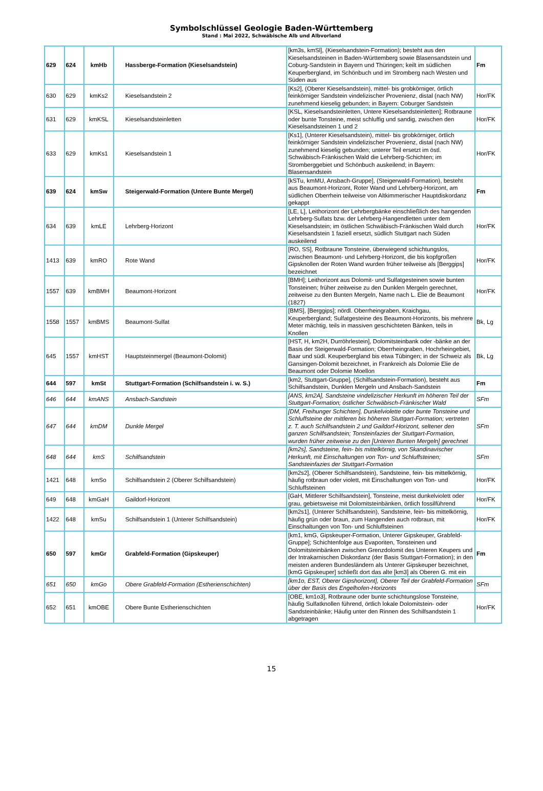Symbolschlüssel Geologie Baden-Württemberg
Stand : Mai 2022, Schwäbische Alb und Albvorland
| 629 | 624 | kmHb | Hassberge-Formation (Kieselsandstein) | [km3s, kmSl], (Kieselsandstein-Formation); besteht aus den Kieselsandsteinen in Baden-Württemberg sowie Blasensandstein und Coburg-Sandstein in Bayern und Thüringen; keilt im südlichen Keuperbergland, im Schönbuch und im Stromberg nach Westen und Süden aus | Fm |
| 630 | 629 | kmKs2 | Kieselsandstein 2 | [Ks2], (Oberer Kieselsandstein), mittel- bis grobkörniger, örtlich feinkörniger Sandstein vindelizischer Provenienz, distal (nach NW) zunehmend kieselig gebunden; in Bayern: Coburger Sandstein | Hor/FK |
| 631 | 629 | kmKSL | Kieselsandsteinletten | [KSL, Kieselsandsteinletten, Untere Kieselsandsteinletten]; Rotbraune oder bunte Tonsteine, meist schluffig und sandig, zwischen den Kieselsandsteinen 1 und 2 | Hor/FK |
| 633 | 629 | kmKs1 | Kieselsandstein 1 | [Ks1], (Unterer Kieselsandstein), mittel- bis grobkörniger, örtlich feinkörniger Sandstein vindelizischer Provenienz, distal (nach NW) zunehmend kieselig gebunden; unterer Teil ersetzt im östl. Schwäbisch-Fränkischen Wald die Lehrberg-Schichten; im Stromberggebiet und Schönbuch auskeilend; in Bayern: Blasensandstein | Hor/FK |
| 639 | 624 | kmSw | Steigerwald-Formation (Untere Bunte Mergel) | [kSTu, kmMU, Ansbach-Gruppe], (Steigerwald-Formation), besteht aus Beaumont-Horizont, Roter Wand und Lehrberg-Horizont, am südlichen Oberrhein teilweise von Altkimmerischer Hauptdiskordanz gekappt | Fm |
| 634 | 639 | kmLE | Lehrberg-Horizont | [LE, L], Leithorizont der Lehrbergbänke einschließlich des hangenden Lehrberg-Sulfats bzw. der Lehrberg-Hangendletten unter dem Kieselsandstein; im östlichen Schwäbisch-Fränkischen Wald durch Kieselsandstein 1 faziell ersetzt, südlich Stuttgart nach Süden auskeilend | Hor/FK |
| 1413 | 639 | kmRO | Rote Wand | [RO, SS], Rotbraune Tonsteine, überwiegend schichtungslos, zwischen Beaumont- und Lehrberg-Horizont, die bis kopfgroßen Gipsknollen der Roten Wand wurden früher teilweise als [Berggips] bezeichnet | Hor/FK |
| 1557 | 639 | kmBMH | Beaumont-Horizont | [BMH]; Leithorizont aus Dolomit- und Sulfatgesteinen sowie bunten Tonsteinen; früher zeitweise zu den Dunklen Mergeln gerechnet, zeitweise zu den Bunten Mergeln, Name nach L. Elie de Beaumont (1827) | Hor/FK |
| 1558 | 1557 | kmBMS | Beaumont-Sulfat | [BMS], [Berggips]; nördl. Oberrheingraben, Kraichgau, Keuperbergland; Sulfatgesteine des Beaumont-Horizonts, bis mehrere Meter mächtig, teils in massiven geschichteten Bänken, teils in Knollen | Bk, Lg |
| 645 | 1557 | kmHST | Hauptsteinmergel (Beaumont-Dolomit) | [HST, H, km2H, Durröhrlestein], Dolomitsteinbank oder -bänke an der Basis der Steigerwald-Formation; Oberrheingraben, Hochrheingebiet, Baar und südl. Keuperbergland bis etwa Tübingen; in der Schweiz als Gansingen-Dolomit bezeichnet, in Frankreich als Dolomie Elie de Beaumont oder Dolomie Moellon | Bk, Lg |
| 644 | 597 | kmSt | Stuttgart-Formation (Schilfsandstein i. w. S.) | [km2, Stuttgart-Gruppe], (Schilfsandstein-Formation), besteht aus Schilfsandstein, Dunklen Mergeln und Ansbach-Sandstein | Fm |
| 646 | 644 | kmANS | Ansbach-Sandstein | [ANS, km2A], Sandsteine vindelizischer Herkunft im höheren Teil der Stuttgart-Formation; östlicher Schwäbisch-Fränkischer Wald | SFm |
| 647 | 644 | kmDM | Dunkle Mergel | [DM, Freihunger Schichten], Dunkelviolette oder bunte Tonsteine und Schluffsteine der mittleren bis höheren Stuttgart-Formation; vertreten z. T. auch Schilfsandstein 2 und Gaildorf-Horizont, seltener den ganzen Schilfsandstein; Tonsteinfazies der Stuttgart-Formation, wurden früher zeitweise zu den [Unteren Bunten Mergeln] gerechnet | SFm |
| 648 | 644 | kmS | Schilfsandstein | [km2s], Sandsteine, fein- bis mittelkörnig, von Skandinavischer Herkunft, mit Einschaltungen von Ton- und Schluffsteinen; Sandsteinfazies der Stuttgart-Formation | SFm |
| 1421 | 648 | kmSo | Schilfsandstein 2 (Oberer Schilfsandstein) | [km2s2], (Oberer Schilfsandstein), Sandsteine, fein- bis mittelkörnig, häufig rotbraun oder violett, mit Einschaltungen von Ton- und Schluffsteinen | Hor/FK |
| 649 | 648 | kmGaH | Gaildorf-Horizont | [GaH, Mittlerer Schilfsandstein], Tonsteine, meist dunkelviolett oder grau, gebietsweise mit Dolomitsteinbänken, örtlich fossilführend | Hor/FK |
| 1422 | 648 | kmSu | Schilfsandstein 1 (Unterer Schilfsandstein) | [km2s1], (Unterer Schilfsandstein), Sandsteine, fein- bis mittelkörnig, häufig grün oder braun, zum Hangenden auch rotbraun, mit Einschaltungen von Ton- und Schluffsteinen | Hor/FK |
| 650 | 597 | kmGr | Grabfeld-Formation (Gipskeuper) | [km1, kmG, Gipskeuper-Formation, Unterer Gipskeuper, Grabfeld-Gruppe]; Schichtenfolge aus Evaporiten, Tonsteinen und Dolomitsteinbänken zwischen Grenzdolomit des Unteren Keupers und der Intrakarnischen Diskordanz (der Basis Stuttgart-Formation); in den meisten anderen Bundesländern als Unterer Gipskeuper bezeichnet, [kmG Gipskeuper] schließt dort das alte [km3] als Oberen G. mit ein | Fm |
| 651 | 650 | kmGo | Obere Grabfeld-Formation (Estherienschichten) | [km1o, EST, Oberer Gipshorizont], Oberer Teil der Grabfeld-Formation über der Basis des Engelhofen-Horizonts | SFm |
| 652 | 651 | kmOBE | Obere Bunte Estherienschichten | [OBE, km1o3], Rotbraune oder bunte schichtungslose Tonsteine, häufig Sulfatknollen führend, örtlich lokale Dolomitstein- oder Sandsteinbänke; Häufig unter den Rinnen des Schilfsandstein 1 abgetragen | Hor/FK |
15